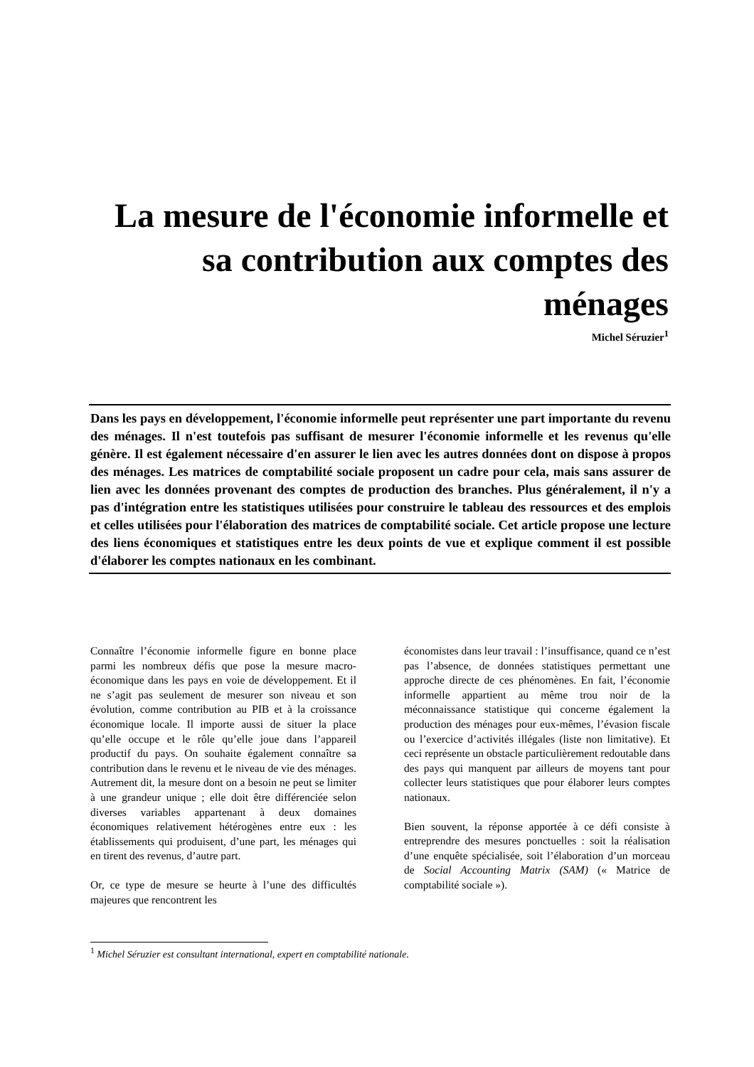La mesure de l'économie informelle et sa contribution aux comptes des ménages
Michel Séruzier<sup>1</sup>
Dans les pays en développement, l'économie informelle peut représenter une part importante du revenu des ménages. Il n'est toutefois pas suffisant de mesurer l'économie informelle et les revenus qu'elle génère. Il est également nécessaire d'en assurer le lien avec les autres données dont on dispose à propos des ménages. Les matrices de comptabilité sociale proposent un cadre pour cela, mais sans assurer de lien avec les données provenant des comptes de production des branches. Plus généralement, il n'y a pas d'intégration entre les statistiques utilisées pour construire le tableau des ressources et des emplois et celles utilisées pour l'élaboration des matrices de comptabilité sociale. Cet article propose une lecture des liens économiques et statistiques entre les deux points de vue et explique comment il est possible d'élaborer les comptes nationaux en les combinant.
Connaître l’économie informelle figure en bonne place parmi les nombreux défis que pose la mesure macro-économique dans les pays en voie de développement. Et il ne s’agit pas seulement de mesurer son niveau et son évolution, comme contribution au PIB et à la croissance économique locale. Il importe aussi de situer la place qu’elle occupe et le rôle qu’elle joue dans l’appareil productif du pays. On souhaite également connaître sa contribution dans le revenu et le niveau de vie des ménages. Autrement dit, la mesure dont on a besoin ne peut se limiter à une grandeur unique ; elle doit être différenciée selon diverses variables appartenant à deux domaines économiques relativement hétérogènes entre eux : les établissements qui produisent, d’une part, les ménages qui en tirent des revenus, d’autre part.
Or, ce type de mesure se heurte à l’une des difficultés majeures que rencontrent les
économistes dans leur travail : l’insuffisance, quand ce n’est pas l’absence, de données statistiques permettant une approche directe de ces phénomènes. En fait, l’économie informelle appartient au même trou noir de la méconnaissance statistique qui concerne également la production des ménages pour eux-mêmes, l’évasion fiscale ou l’exercice d’activités illégales (liste non limitative). Et ceci représente un obstacle particulièrement redoutable dans des pays qui manquent par ailleurs de moyens tant pour collecter leurs statistiques que pour élaborer leurs comptes nationaux.
Bien souvent, la réponse apportée à ce défi consiste à entreprendre des mesures ponctuelles : soit la réalisation d’une enquête spécialisée, soit l’élaboration d’un morceau de Social Accounting Matrix (SAM) (« Matrice de comptabilité sociale »).
<sup>1</sup> Michel Séruzier est consultant international, expert en comptabilité nationale.